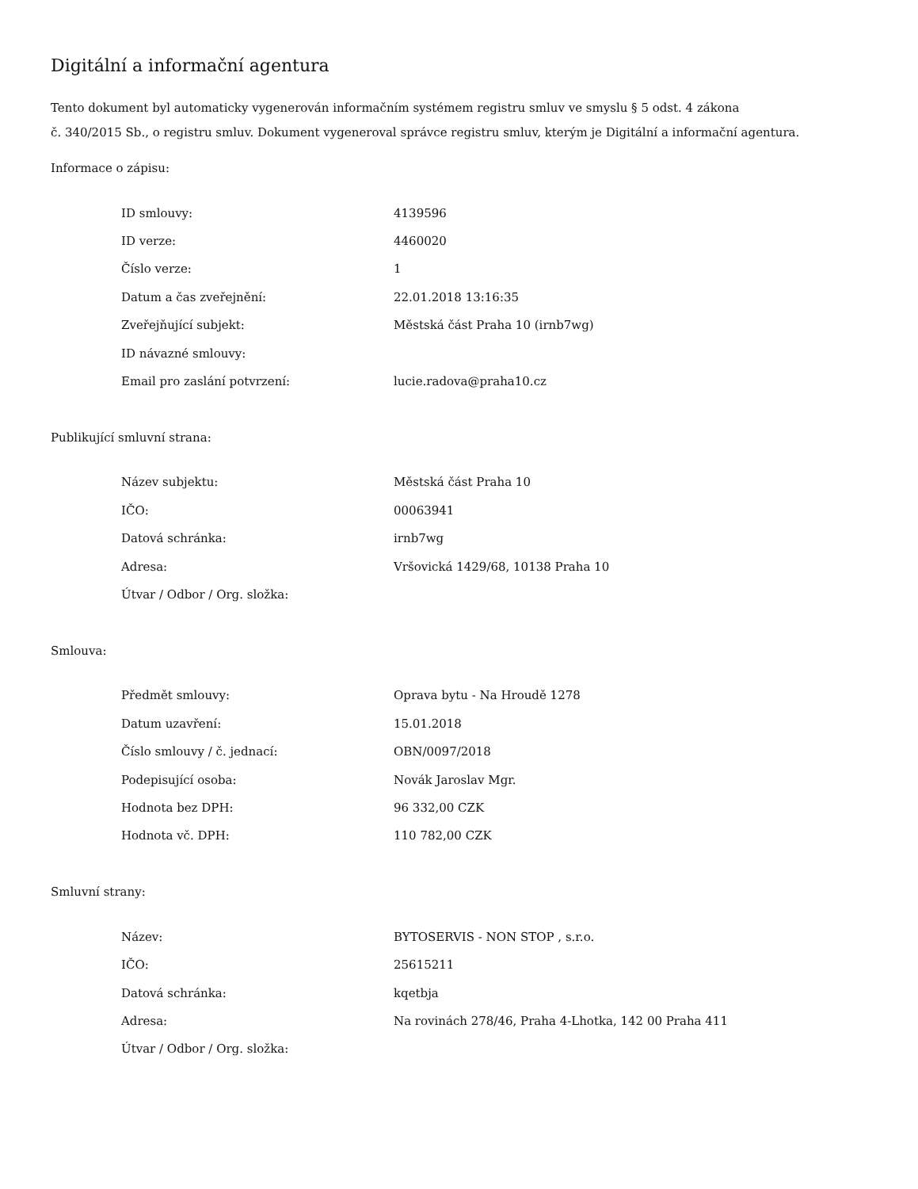Digitální a informační agentura
Tento dokument byl automaticky vygenerován informačním systémem registru smluv ve smyslu § 5 odst. 4 zákona
č. 340/2015 Sb., o registru smluv. Dokument vygeneroval správce registru smluv, kterým je Digitální a informační agentura.
Informace o zápisu:
| ID smlouvy: | 4139596 |
| ID verze: | 4460020 |
| Číslo verze: | 1 |
| Datum a čas zveřejnění: | 22.01.2018 13:16:35 |
| Zveřejňující subjekt: | Městská část Praha 10 (irnb7wg) |
| ID návazné smlouvy: | |
| Email pro zaslání potvrzení: | lucie.radova@praha10.cz |
Publikující smluvní strana:
| Název subjektu: | Městská část Praha 10 |
| IČO: | 00063941 |
| Datová schránka: | irnb7wg |
| Adresa: | Vršovická 1429/68, 10138 Praha 10 |
| Útvar / Odbor / Org. složka: | |
Smlouva:
| Předmět smlouvy: | Oprava bytu - Na Hroudě 1278 |
| Datum uzavření: | 15.01.2018 |
| Číslo smlouvy / č. jednací: | OBN/0097/2018 |
| Podepisující osoba: | Novák Jaroslav Mgr. |
| Hodnota bez DPH: | 96 332,00 CZK |
| Hodnota vč. DPH: | 110 782,00 CZK |
Smluvní strany:
| Název: | BYTOSERVIS - NON STOP , s.r.o. |
| IČO: | 25615211 |
| Datová schránka: | kqetbja |
| Adresa: | Na rovinách 278/46, Praha 4-Lhotka, 142 00 Praha 411 |
| Útvar / Odbor / Org. složka: | |